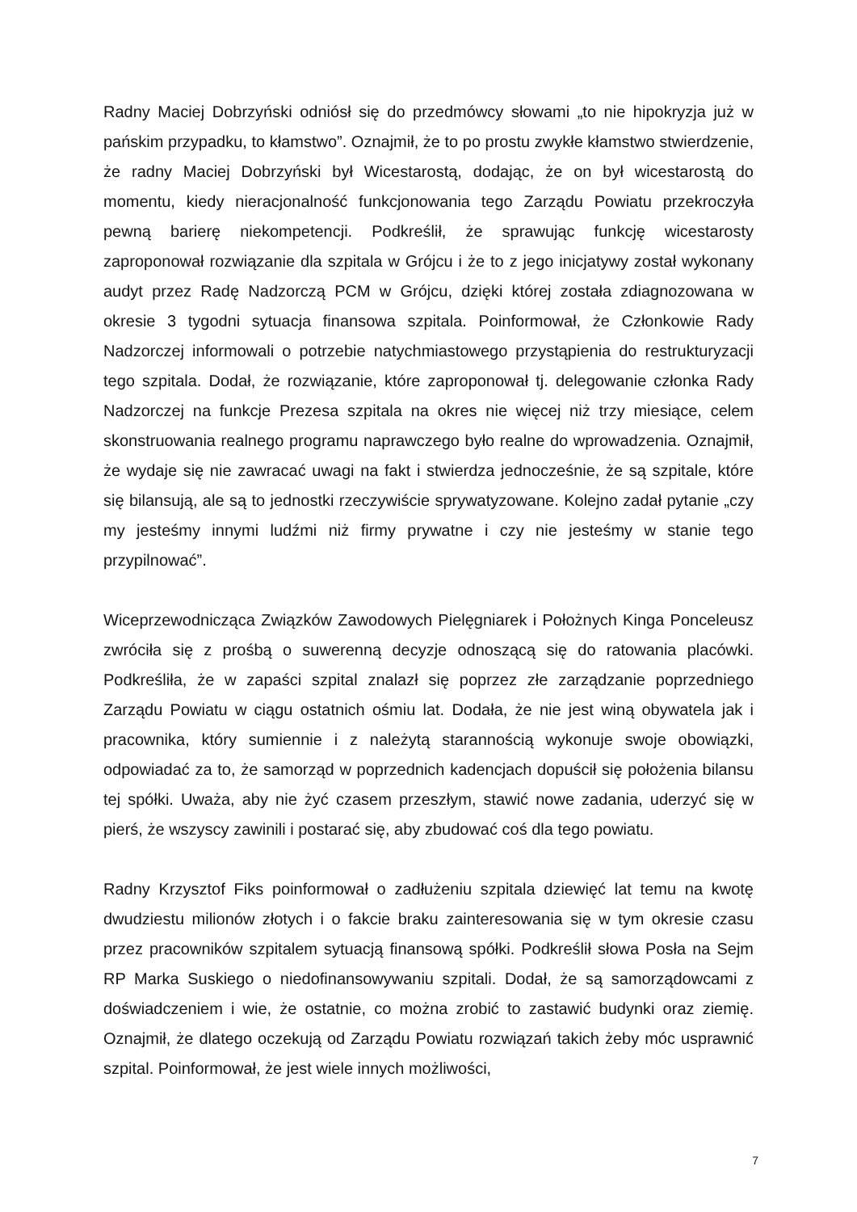Radny Maciej Dobrzyński odniósł się do przedmówcy słowami „to nie hipokryzja już w pańskim przypadku, to kłamstwo”. Oznajmił, że to po prostu zwykłe kłamstwo stwierdzenie, że radny Maciej Dobrzyński był Wicestarostą, dodając, że on był wicestarostą do momentu, kiedy nieracjonalność funkcjonowania tego Zarządu Powiatu przekroczyła pewną barierę niekompetencji. Podkreślił, że sprawując funkcję wicestarosty zaproponował rozwiązanie dla szpitala w Grójcu i że to z jego inicjatywy został wykonany audyt przez Radę Nadzorczą PCM w Grójcu, dzięki której została zdiagnozowana w okresie 3 tygodni sytuacja finansowa szpitala. Poinformował, że Członkowie Rady Nadzorczej informowali o potrzebie natychmiastowego przystąpienia do restrukturyzacji tego szpitala. Dodał, że rozwiązanie, które zaproponował tj. delegowanie członka Rady Nadzorczej na funkcje Prezesa szpitala na okres nie więcej niż trzy miesiące, celem skonstruowania realnego programu naprawczego było realne do wprowadzenia. Oznajmił, że wydaje się nie zawracać uwagi na fakt i stwierdza jednocześnie, że są szpitale, które się bilansują, ale są to jednostki rzeczywiście sprywatyzowane. Kolejno zadał pytanie „czy my jesteśmy innymi ludźmi niż firmy prywatne i czy nie jesteśmy w stanie tego przypilnować”.
Wiceprzewodnicząca Związków Zawodowych Pielęgniarek i Położnych Kinga Ponceleusz zwróciła się z prośbą o suwerenną decyzje odnoszącą się do ratowania placówki. Podkreśliła, że w zapaści szpital znalazł się poprzez złe zarządzanie poprzedniego Zarządu Powiatu w ciągu ostatnich ośmiu lat. Dodała, że nie jest winą obywatela jak i pracownika, który sumiennie i z należytą starannością wykonuje swoje obowiązki, odpowiadać za to, że samorząd w poprzednich kadencjach dopuścił się położenia bilansu tej spółki. Uważa, aby nie żyć czasem przeszłym, stawić nowe zadania, uderzyć się w pierś, że wszyscy zawinili i postarać się, aby zbudować coś dla tego powiatu.
Radny Krzysztof Fiks poinformował o zadłużeniu szpitala dziewięć lat temu na kwotę dwudziestu milionów złotych i o fakcie braku zainteresowania się w tym okresie czasu przez pracowników szpitalem sytuacją finansową spółki. Podkreślił słowa Posła na Sejm RP Marka Suskiego o niedofinansowywaniu szpitali. Dodał, że są samorządowcami z doświadczeniem i wie, że ostatnie, co można zrobić to zastawić budynki oraz ziemię. Oznajmił, że dlatego oczekują od Zarządu Powiatu rozwiązań takich żeby móc usprawnić szpital. Poinformował, że jest wiele innych możliwości,
7